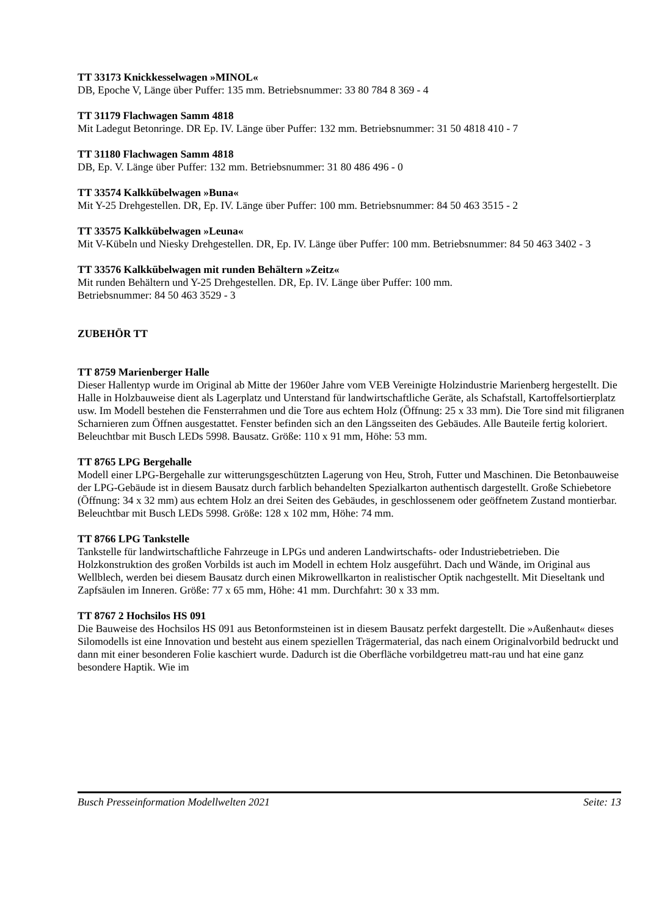TT 33173 Knickkesselwagen »MINOL«
DB, Epoche V, Länge über Puffer: 135 mm. Betriebsnummer: 33 80 784 8 369 - 4
TT 31179 Flachwagen Samm 4818
Mit Ladegut Betonringe. DR Ep. IV. Länge über Puffer: 132 mm. Betriebsnummer: 31 50 4818 410 - 7
TT 31180 Flachwagen Samm 4818
DB, Ep. V. Länge über Puffer: 132 mm. Betriebsnummer: 31 80 486 496 - 0
TT 33574 Kalkkübelwagen »Buna«
Mit Y-25 Drehgestellen. DR, Ep. IV. Länge über Puffer: 100 mm. Betriebsnummer: 84 50 463 3515 - 2
TT 33575 Kalkkübelwagen »Leuna«
Mit V-Kübeln und Niesky Drehgestellen. DR, Ep. IV. Länge über Puffer: 100 mm. Betriebsnummer: 84 50 463 3402 - 3
TT 33576 Kalkkübelwagen mit runden Behältern »Zeitz«
Mit runden Behältern und Y-25 Drehgestellen. DR, Ep. IV. Länge über Puffer: 100 mm.
Betriebsnummer: 84 50 463 3529 - 3
ZUBEHÖR TT
TT 8759 Marienberger Halle
Dieser Hallentyp wurde im Original ab Mitte der 1960er Jahre vom VEB Vereinigte Holzindustrie Marienberg hergestellt. Die Halle in Holzbauweise dient als Lagerplatz und Unterstand für landwirtschaftliche Geräte, als Schafstall, Kartoffelsortierplatz usw. Im Modell bestehen die Fensterrahmen und die Tore aus echtem Holz (Öffnung: 25 x 33 mm). Die Tore sind mit filigranen Scharnieren zum Öffnen ausgestattet. Fenster befinden sich an den Längsseiten des Gebäudes. Alle Bauteile fertig koloriert. Beleuchtbar mit Busch LEDs 5998. Bausatz. Größe: 110 x 91 mm, Höhe: 53 mm.
TT 8765 LPG Bergehalle
Modell einer LPG-Bergehalle zur witterungsgeschützten Lagerung von Heu, Stroh, Futter und Maschinen. Die Betonbauweise der LPG-Gebäude ist in diesem Bausatz durch farblich behandelten Spezialkarton authentisch dargestellt. Große Schiebetore (Öffnung: 34 x 32 mm) aus echtem Holz an drei Seiten des Gebäudes, in geschlossenem oder geöffnetem Zustand montierbar. Beleuchtbar mit Busch LEDs 5998. Größe: 128 x 102 mm, Höhe: 74 mm.
TT 8766 LPG Tankstelle
Tankstelle für landwirtschaftliche Fahrzeuge in LPGs und anderen Landwirtschafts- oder Industriebetrieben. Die Holzkonstruktion des großen Vorbilds ist auch im Modell in echtem Holz ausgeführt. Dach und Wände, im Original aus Wellblech, werden bei diesem Bausatz durch einen Mikrowellkarton in realistischer Optik nachgestellt. Mit Dieseltank und Zapfsäulen im Inneren. Größe: 77 x 65 mm, Höhe: 41 mm. Durchfahrt: 30 x 33 mm.
TT 8767 2 Hochsilos HS 091
Die Bauweise des Hochsilos HS 091 aus Betonformsteinen ist in diesem Bausatz perfekt dargestellt. Die »Außenhaut« dieses Silomodells ist eine Innovation und besteht aus einem speziellen Trägermaterial, das nach einem Originalvorbild bedruckt und dann mit einer besonderen Folie kaschiert wurde. Dadurch ist die Oberfläche vorbildgetreu matt-rau und hat eine ganz besondere Haptik. Wie im
Busch Presseinformation Modellwelten 2021 Seite: 13